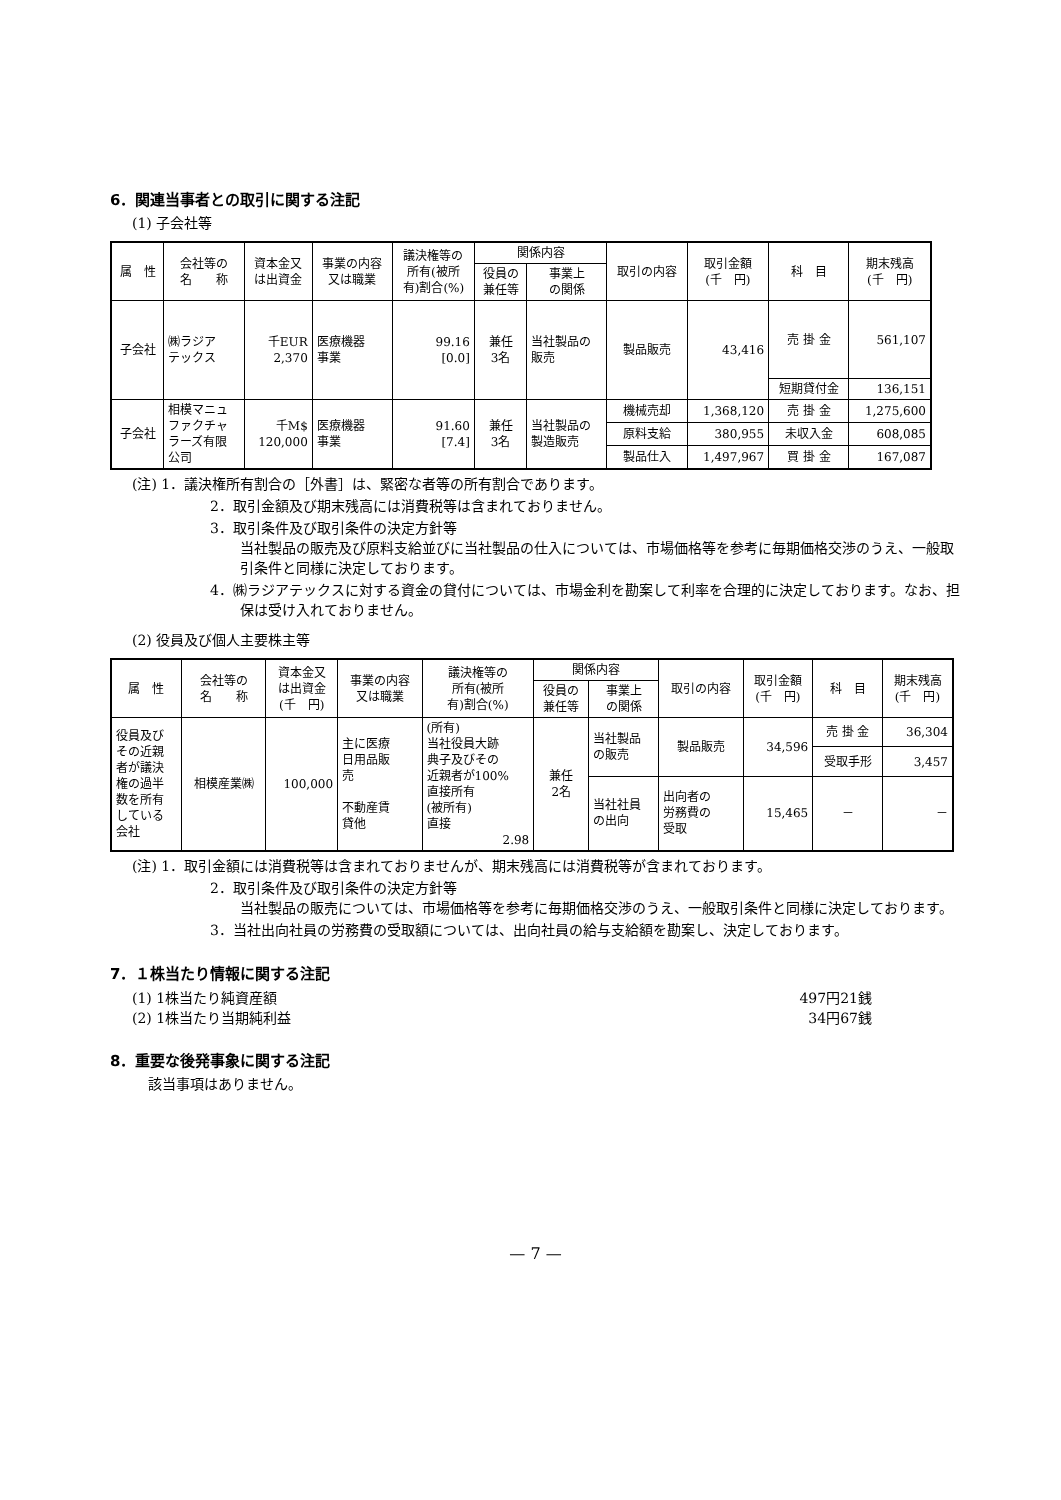6．関連当事者との取引に関する注記
(1) 子会社等
| 属 性 | 会社等の 名 称 | 資本金又 は出資金 | 事業の内容 又は職業 | 議決権等の 所有(被所 有)割合(%) | 関係内容 | | 取引の内容 | 取引金額 (千 円) | 科 目 | 期末残高 (千 円) |
| --- | --- | --- | --- | --- | --- | --- | --- | --- | --- | --- |
| | | | | | 役員の 兼任等 | 事業上 の関係 | | | | |
| 子会社 | ㈱ラジア テックス | 千EUR 2,370 | 医療機器 事業 | 99.16 [0.0] | 兼任 3名 | 当社製品の 販売 | 製品販売 | 43,416 | 売 掛 金 | 561,107 |
| | | | | | | | | | 短期貸付金 | 136,151 |
| 子会社 | 相模マニュ ファクチャ ラーズ有限 公司 | 千M$ 120,000 | 医療機器 事業 | 91.60 [7.4] | 兼任 3名 | 当社製品の 製造販売 | 機械売却 | 1,368,120 | 売 掛 金 | 1,275,600 |
| | | | | | | | 原料支給 | 380,955 | 未収入金 | 608,085 |
| | | | | | | | 製品仕入 | 1,497,967 | 買 掛 金 | 167,087 |
(注) 1．議決権所有割合の［外書］は、緊密な者等の所有割合であります。
2．取引金額及び期末残高には消費税等は含まれておりません。
3．取引条件及び取引条件の決定方針等
当社製品の販売及び原料支給並びに当社製品の仕入については、市場価格等を参考に毎期価格交渉のうえ、一般取引条件と同様に決定しております。
4．㈱ラジアテックスに対する資金の貸付については、市場金利を勘案して利率を合理的に決定しております。なお、担保は受け入れておりません。
(2) 役員及び個人主要株主等
| 属 性 | 会社等の 名 称 | 資本金又 は出資金 (千 円) | 事業の内容 又は職業 | 議決権等の 所有(被所 有)割合(%) | 関係内容 | | 取引の内容 | 取引金額 (千 円) | 科 目 | 期末残高 (千 円) |
| --- | --- | --- | --- | --- | --- | --- | --- | --- | --- | --- |
| | | | | | 役員の 兼任等 | 事業上 の関係 | | | | |
| 役員及び その近親 者が議決 権の過半 数を所有 している 会社 | 相模産業㈱ | 100,000 | 主に医療 日用品販 売 不動産賃 貸他 | (所有) 当社役員大跡 典子及びその 近親者が100% 直接所有 (被所有) 直接 2.98 | 兼任 2名 | 当社製品 の販売 | 製品販売 | 34,596 | 売 掛 金 | 36,304 |
| | | | | | | | | | 受取手形 | 3,457 |
| | | | | | | 当社社員 の出向 | 出向者の 労務費の 受取 | 15,465 | － | － |
(注) 1．取引金額には消費税等は含まれておりませんが、期末残高には消費税等が含まれております。
2．取引条件及び取引条件の決定方針等
当社製品の販売については、市場価格等を参考に毎期価格交渉のうえ、一般取引条件と同様に決定しております。
3．当社出向社員の労務費の受取額については、出向社員の給与支給額を勘案し、決定しております。
7．１株当たり情報に関する注記
(1) 1株当たり純資産額 497円21銭
(2) 1株当たり当期純利益 34円67銭
8．重要な後発事象に関する注記
該当事項はありません。
— 7 —